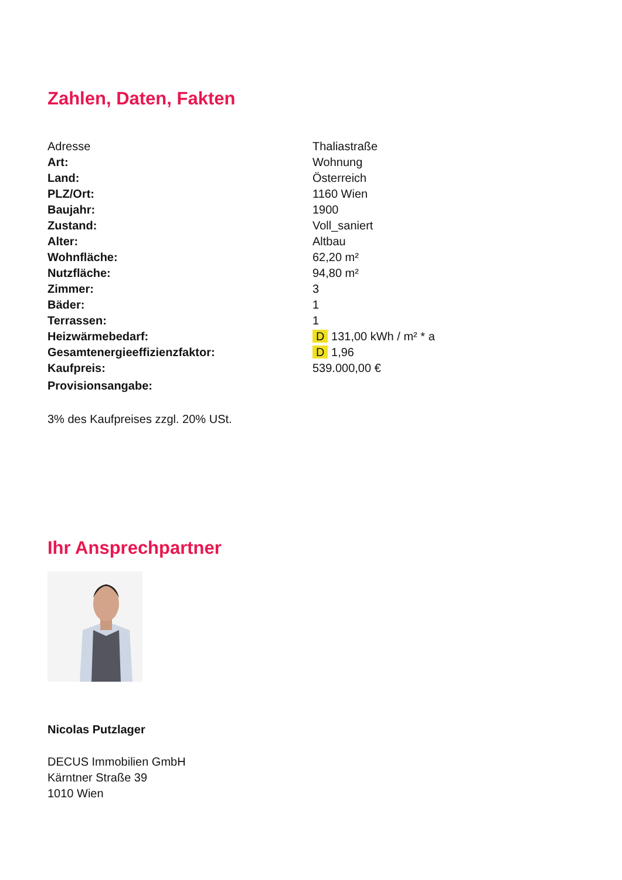Zahlen, Daten, Fakten
| Adresse | Thaliastraße |
| Art: | Wohnung |
| Land: | Österreich |
| PLZ/Ort: | 1160 Wien |
| Baujahr: | 1900 |
| Zustand: | Voll_saniert |
| Alter: | Altbau |
| Wohnfläche: | 62,20 m² |
| Nutzfläche: | 94,80 m² |
| Zimmer: | 3 |
| Bäder: | 1 |
| Terrassen: | 1 |
| Heizwärmebedarf: | D 131,00 kWh / m² * a |
| Gesamtenergieeffizienzfaktor: | D 1,96 |
| Kaufpreis: | 539.000,00 € |
| Provisionsangabe: | |
3% des Kaufpreises zzgl. 20% USt.
Ihr Ansprechpartner
Nicolas Putzlager
DECUS Immobilien GmbH
Kärntner Straße 39
1010 Wien